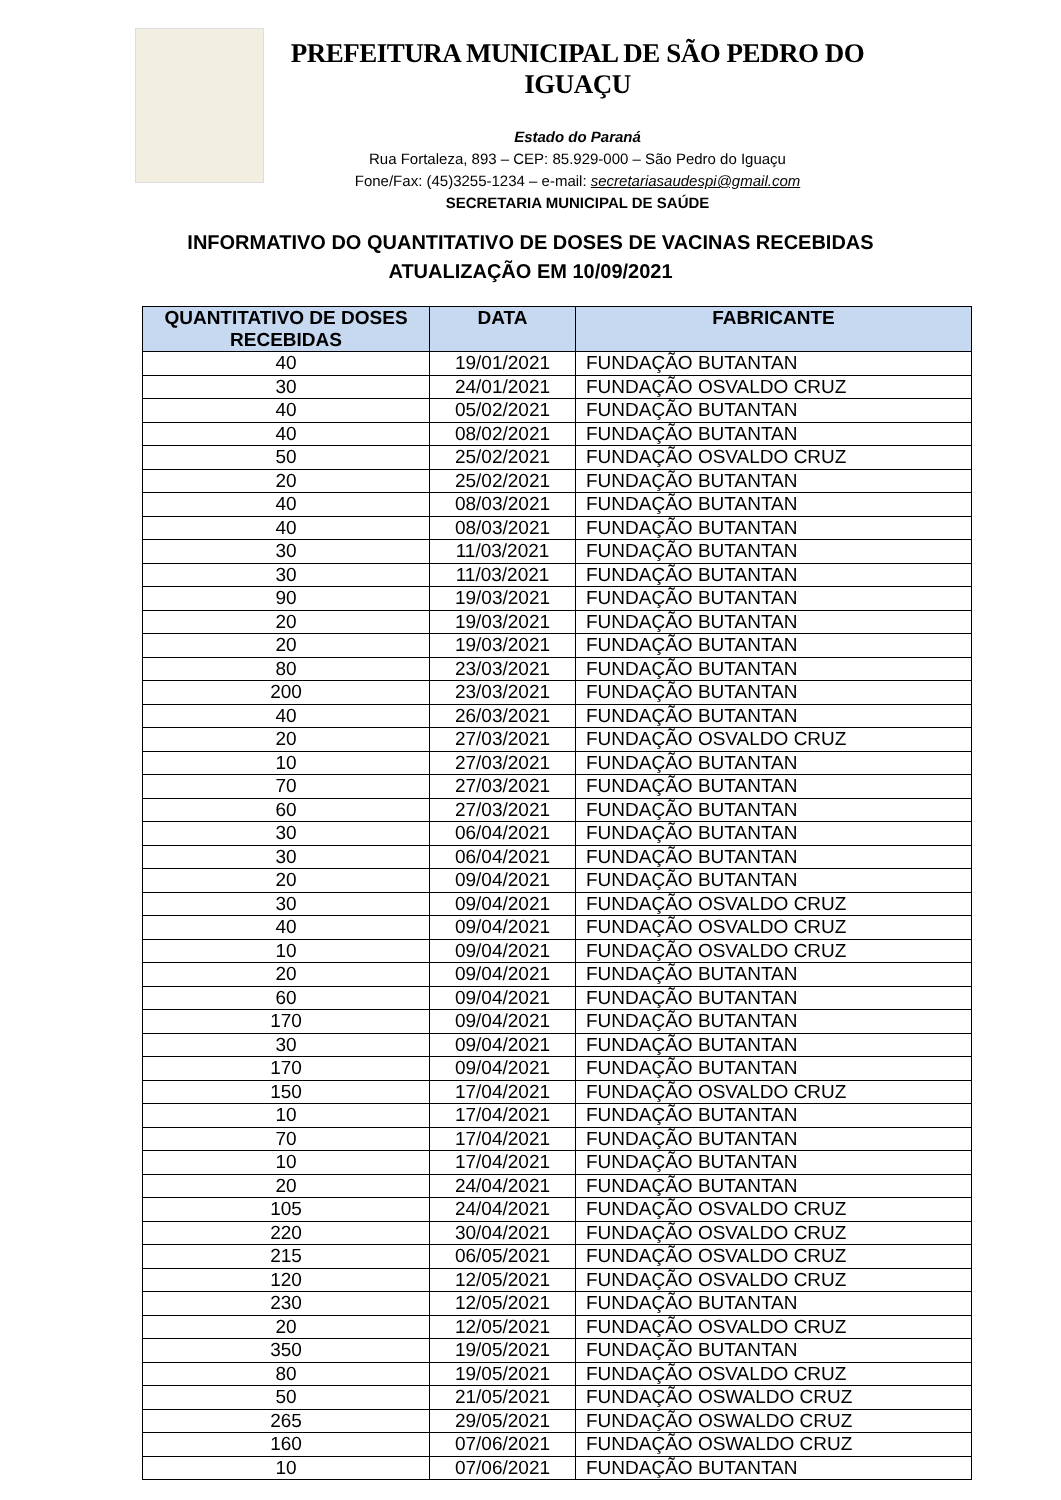PREFEITURA MUNICIPAL DE SÃO PEDRO DO IGUAÇU
Estado do Paraná
Rua Fortaleza, 893 – CEP: 85.929-000 – São Pedro do Iguaçu
Fone/Fax: (45)3255-1234 – e-mail: secretariasaudespi@gmail.com
SECRETARIA MUNICIPAL DE SAÚDE
INFORMATIVO DO QUANTITATIVO DE DOSES DE VACINAS RECEBIDAS
ATUALIZAÇÃO EM 10/09/2021
| QUANTITATIVO DE DOSES RECEBIDAS | DATA | FABRICANTE |
| --- | --- | --- |
| 40 | 19/01/2021 | FUNDAÇÃO BUTANTAN |
| 30 | 24/01/2021 | FUNDAÇÃO OSVALDO CRUZ |
| 40 | 05/02/2021 | FUNDAÇÃO BUTANTAN |
| 40 | 08/02/2021 | FUNDAÇÃO BUTANTAN |
| 50 | 25/02/2021 | FUNDAÇÃO OSVALDO CRUZ |
| 20 | 25/02/2021 | FUNDAÇÃO BUTANTAN |
| 40 | 08/03/2021 | FUNDAÇÃO BUTANTAN |
| 40 | 08/03/2021 | FUNDAÇÃO BUTANTAN |
| 30 | 11/03/2021 | FUNDAÇÃO BUTANTAN |
| 30 | 11/03/2021 | FUNDAÇÃO BUTANTAN |
| 90 | 19/03/2021 | FUNDAÇÃO BUTANTAN |
| 20 | 19/03/2021 | FUNDAÇÃO BUTANTAN |
| 20 | 19/03/2021 | FUNDAÇÃO BUTANTAN |
| 80 | 23/03/2021 | FUNDAÇÃO BUTANTAN |
| 200 | 23/03/2021 | FUNDAÇÃO BUTANTAN |
| 40 | 26/03/2021 | FUNDAÇÃO BUTANTAN |
| 20 | 27/03/2021 | FUNDAÇÃO OSVALDO CRUZ |
| 10 | 27/03/2021 | FUNDAÇÃO BUTANTAN |
| 70 | 27/03/2021 | FUNDAÇÃO BUTANTAN |
| 60 | 27/03/2021 | FUNDAÇÃO BUTANTAN |
| 30 | 06/04/2021 | FUNDAÇÃO BUTANTAN |
| 30 | 06/04/2021 | FUNDAÇÃO BUTANTAN |
| 20 | 09/04/2021 | FUNDAÇÃO BUTANTAN |
| 30 | 09/04/2021 | FUNDAÇÃO OSVALDO CRUZ |
| 40 | 09/04/2021 | FUNDAÇÃO OSVALDO CRUZ |
| 10 | 09/04/2021 | FUNDAÇÃO OSVALDO CRUZ |
| 20 | 09/04/2021 | FUNDAÇÃO BUTANTAN |
| 60 | 09/04/2021 | FUNDAÇÃO BUTANTAN |
| 170 | 09/04/2021 | FUNDAÇÃO BUTANTAN |
| 30 | 09/04/2021 | FUNDAÇÃO BUTANTAN |
| 170 | 09/04/2021 | FUNDAÇÃO BUTANTAN |
| 150 | 17/04/2021 | FUNDAÇÃO OSVALDO CRUZ |
| 10 | 17/04/2021 | FUNDAÇÃO BUTANTAN |
| 70 | 17/04/2021 | FUNDAÇÃO BUTANTAN |
| 10 | 17/04/2021 | FUNDAÇÃO BUTANTAN |
| 20 | 24/04/2021 | FUNDAÇÃO BUTANTAN |
| 105 | 24/04/2021 | FUNDAÇÃO OSVALDO CRUZ |
| 220 | 30/04/2021 | FUNDAÇÃO OSVALDO CRUZ |
| 215 | 06/05/2021 | FUNDAÇÃO OSVALDO CRUZ |
| 120 | 12/05/2021 | FUNDAÇÃO OSVALDO CRUZ |
| 230 | 12/05/2021 | FUNDAÇÃO BUTANTAN |
| 20 | 12/05/2021 | FUNDAÇÃO OSVALDO CRUZ |
| 350 | 19/05/2021 | FUNDAÇÃO BUTANTAN |
| 80 | 19/05/2021 | FUNDAÇÃO OSVALDO CRUZ |
| 50 | 21/05/2021 | FUNDAÇÃO OSWALDO CRUZ |
| 265 | 29/05/2021 | FUNDAÇÃO OSWALDO CRUZ |
| 160 | 07/06/2021 | FUNDAÇÃO OSWALDO CRUZ |
| 10 | 07/06/2021 | FUNDAÇÃO BUTANTAN |